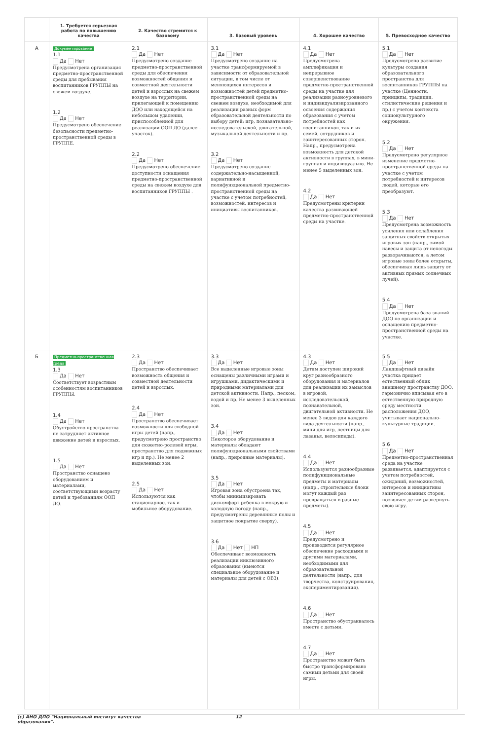| | 1. Требуется серьезная работа по повышению качества | 2. Качество стремится к базовому | 3. Базовый уровень | 4. Хорошее качество | 5. Превосходное качество |
| --- | --- | --- | --- | --- | --- |
| А | Документирование 1.1 Да Нет Предусмотрена организация предметно-пространственной среды для пребывания воспитанников ГРУППЫ на свежем воздухе. 1.2 Да Нет Предусмотрено обеспечение безопасности предметно-пространственной среды в ГРУППЕ. | 2.1 Да Нет Предусмотрено создание предметно-пространственной среды для обеспечения возможностей общения и совместной деятельности детей и взрослых на свежем воздухе на территории, прилегающей к помещению ДОО или находящейся на небольшом удалении, приспособленной для реализации ООП ДО (далее – участок). 2.2 Да Нет Предусмотрено обеспечение доступности оснащения предметно-пространственной среды на свежем воздухе для воспитанников ГРУППЫ . | 3.1 Да Нет Предусмотрено создание на участке трансформируемой в зависимости от образовательной ситуации, в том числе от меняющихся интересов и возможностей детей предметно-пространственной среды на свежем воздухе, необходимой для реализации разных форм образовательной деятельности по выбору детей: игр, познавательно-исследовательской, двигательной, музыкальной деятельности и пр. 3.2 Да Нет Предусмотрено создание содержательно-насыщенной, вариативной и полифункциональной предметно-пространственной среды на участке с учетом потребностей, возможностей, интересов и инициативы воспитанников. | 4.1 Да Нет Предусмотрена амплификация и непрерывное совершенствование предметно-пространственной среды на участке для реализации разноуровневого и индивидуализированного освоения содержания образования с учетом потребностей как воспитанников, так и их семей, сотрудников и заинтересованных сторон. Напр., предусмотрена возможность для детской активности в группах, в мини-группах и индивидуально. Не менее 5 выделенных зон. 4.2 Да Нет Предусмотрены критерии качества развивающей предметно-пространственной среды на участке. | 5.1 Да Нет Предусмотрено развитие культуры создания образовательного пространства для воспитанников ГРУППЫ на участке (Ценности, принципы, традиции, стилистические решения и пр.) с учетом контекста социокультурного окружения. 5.2 Да Нет Предусмотрено регулярное изменение предметно-пространственной среды на участке с учетом потребностей и интересов людей, которые его преобразуют. 5.3 Да Нет Предусмотрена возможность усиления или ослабления защитных свойств открытых игровых зон (напр., зимой навесы и защита от непогоды разворачиваются, а летом игровые зоны более открыты, обеспечивая лишь защиту от активных прямых солнечных лучей). 5.4 Да Нет Предусмотрена база знаний ДОО по организации и оснащению предметно-пространственной среды на участке. |
| Б | Предметно-пространственная среда 1.3 Да Нет Соответствует возрастным особенностям воспитанников ГРУППЫ. 1.4 Да Нет Обустройство пространства не затрудняет активное движение детей и взрослых. 1.5 Да Нет Пространство оснащено оборудованием и материалами, соответствующими возрасту детей и требованиям ООП ДО. | 2.3 Да Нет Пространство обеспечивает возможность общения и совместной деятельности детей и взрослых. 2.4 Да Нет Пространство обеспечивает возможности для свободной игры детей (напр., предусмотрено пространство для сюжетно-ролевой игры, пространство для подвижных игр и пр.). Не менее 2 выделенных зон. 2.5 Да Нет Используются как стационарное, так и мобильное оборудование. | 3.3 Да Нет Все выделенные игровые зоны оснащены различными играми и игрушками, дидактическими и природными материалами для детской активности. Напр., песком, водой и пр. Не менее 3 выделенных зон. 3.4 Да Нет Некоторое оборудование и материалы обладают полифункциональными свойствами (напр., природные материалы). 3.5 Да Нет Игровая зона обустроена так, чтобы минимизировать дискомфорт ребенка в мокрую и холодную погоду (напр., предусмотрены деревянные полы и защитное покрытие сверху). 3.6 Да Нет НП Обеспечивает возможность реализации инклюзивного образования (имеются специальное оборудование и материалы для детей с ОВЗ). | 4.3 Да Нет Детям доступен широкий круг разнообразного оборудования и материалов для реализации их замыслов в игровой, исследовательской, познавательной, двигательной активности. Не менее 3 видов для каждого вида деятельности (напр., мячи для игр, лестницы для лазанья, велосипеды). 4.4 Да Нет Используются разнообразные полифункциональные предметы и материалы (напр., строительные блоки могут каждый раз превращаться в разные предметы). 4.5 Да Нет Предусмотрено и производится регулярное обеспечение расходными и другими материалами, необходимыми для образовательной деятельности (напр., для творчества, конструирования, экспериментирования). 4.6 Да Нет Пространство обустраивалось вместе с детьми. 4.7 Да Нет Пространство может быть быстро трансформировано самими детьми для своей игры. | 5.5 Да Нет Ландшафтный дизайн участка придает естественный облик внешнему пространству ДОО, гармонично вписывая его в естественную природную среду местности расположения ДОО, учитывает национально-культурные традиции. 5.6 Да Нет Предметно-пространственная среда на участке развивается, адаптируется с учетом потребностей, ожиданий, возможностей, интересов и инициативы заинтересованных сторон, позволяет детям развернуть свою игру. |
(c) АНО ДПО "Национальный институт качества образования".
12